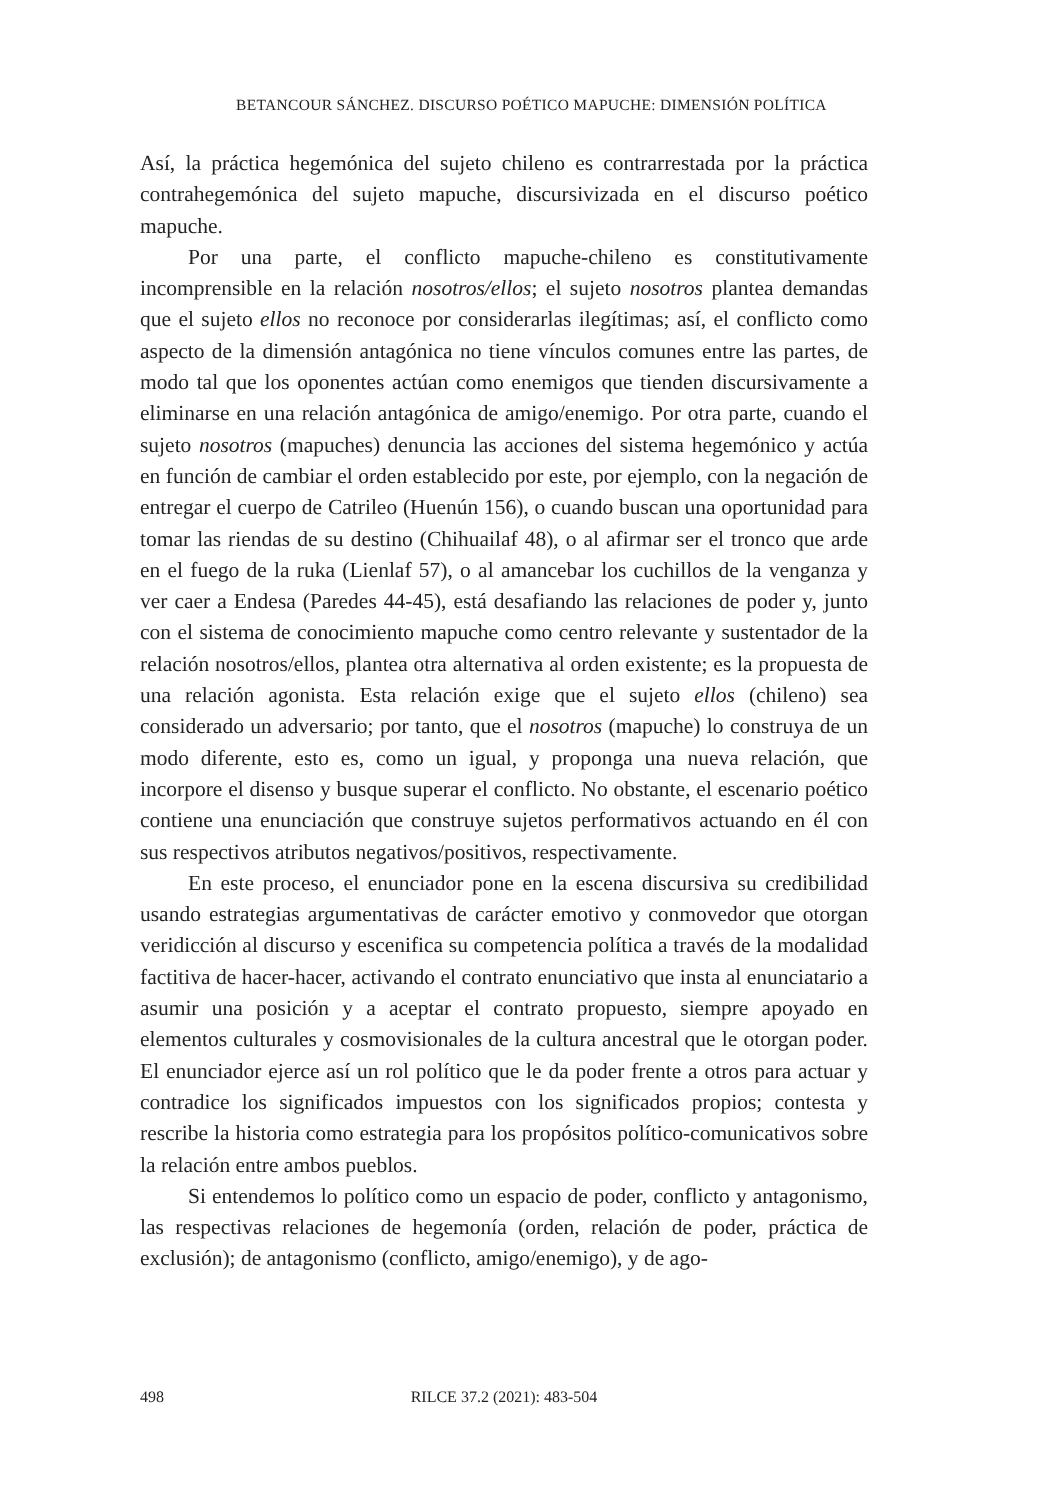BETANCOUR SÁNCHEZ. DISCURSO POÉTICO MAPUCHE: DIMENSIÓN POLÍTICA
Así, la práctica hegemónica del sujeto chileno es contrarrestada por la práctica contrahegemónica del sujeto mapuche, discursivizada en el discurso poético mapuche.
Por una parte, el conflicto mapuche-chileno es constitutivamente incomprensible en la relación nosotros/ellos; el sujeto nosotros plantea demandas que el sujeto ellos no reconoce por considerarlas ilegítimas; así, el conflicto como aspecto de la dimensión antagónica no tiene vínculos comunes entre las partes, de modo tal que los oponentes actúan como enemigos que tienden discursivamente a eliminarse en una relación antagónica de amigo/enemigo. Por otra parte, cuando el sujeto nosotros (mapuches) denuncia las acciones del sistema hegemónico y actúa en función de cambiar el orden establecido por este, por ejemplo, con la negación de entregar el cuerpo de Catrileo (Huenún 156), o cuando buscan una oportunidad para tomar las riendas de su destino (Chihuailaf 48), o al afirmar ser el tronco que arde en el fuego de la ruka (Lienlaf 57), o al amancebar los cuchillos de la venganza y ver caer a Endesa (Paredes 44-45), está desafiando las relaciones de poder y, junto con el sistema de conocimiento mapuche como centro relevante y sustentador de la relación nosotros/ellos, plantea otra alternativa al orden existente; es la propuesta de una relación agonista. Esta relación exige que el sujeto ellos (chileno) sea considerado un adversario; por tanto, que el nosotros (mapuche) lo construya de un modo diferente, esto es, como un igual, y proponga una nueva relación, que incorpore el disenso y busque superar el conflicto. No obstante, el escenario poético contiene una enunciación que construye sujetos performativos actuando en él con sus respectivos atributos negativos/positivos, respectivamente.
En este proceso, el enunciador pone en la escena discursiva su credibilidad usando estrategias argumentativas de carácter emotivo y conmovedor que otorgan veridicción al discurso y escenifica su competencia política a través de la modalidad factitiva de hacer-hacer, activando el contrato enunciativo que insta al enunciatario a asumir una posición y a aceptar el contrato propuesto, siempre apoyado en elementos culturales y cosmovisionales de la cultura ancestral que le otorgan poder. El enunciador ejerce así un rol político que le da poder frente a otros para actuar y contradice los significados impuestos con los significados propios; contesta y rescribe la historia como estrategia para los propósitos político-comunicativos sobre la relación entre ambos pueblos.
Si entendemos lo político como un espacio de poder, conflicto y antagonismo, las respectivas relaciones de hegemonía (orden, relación de poder, práctica de exclusión); de antagonismo (conflicto, amigo/enemigo), y de ago-
498 RILCE 37.2 (2021): 483-504